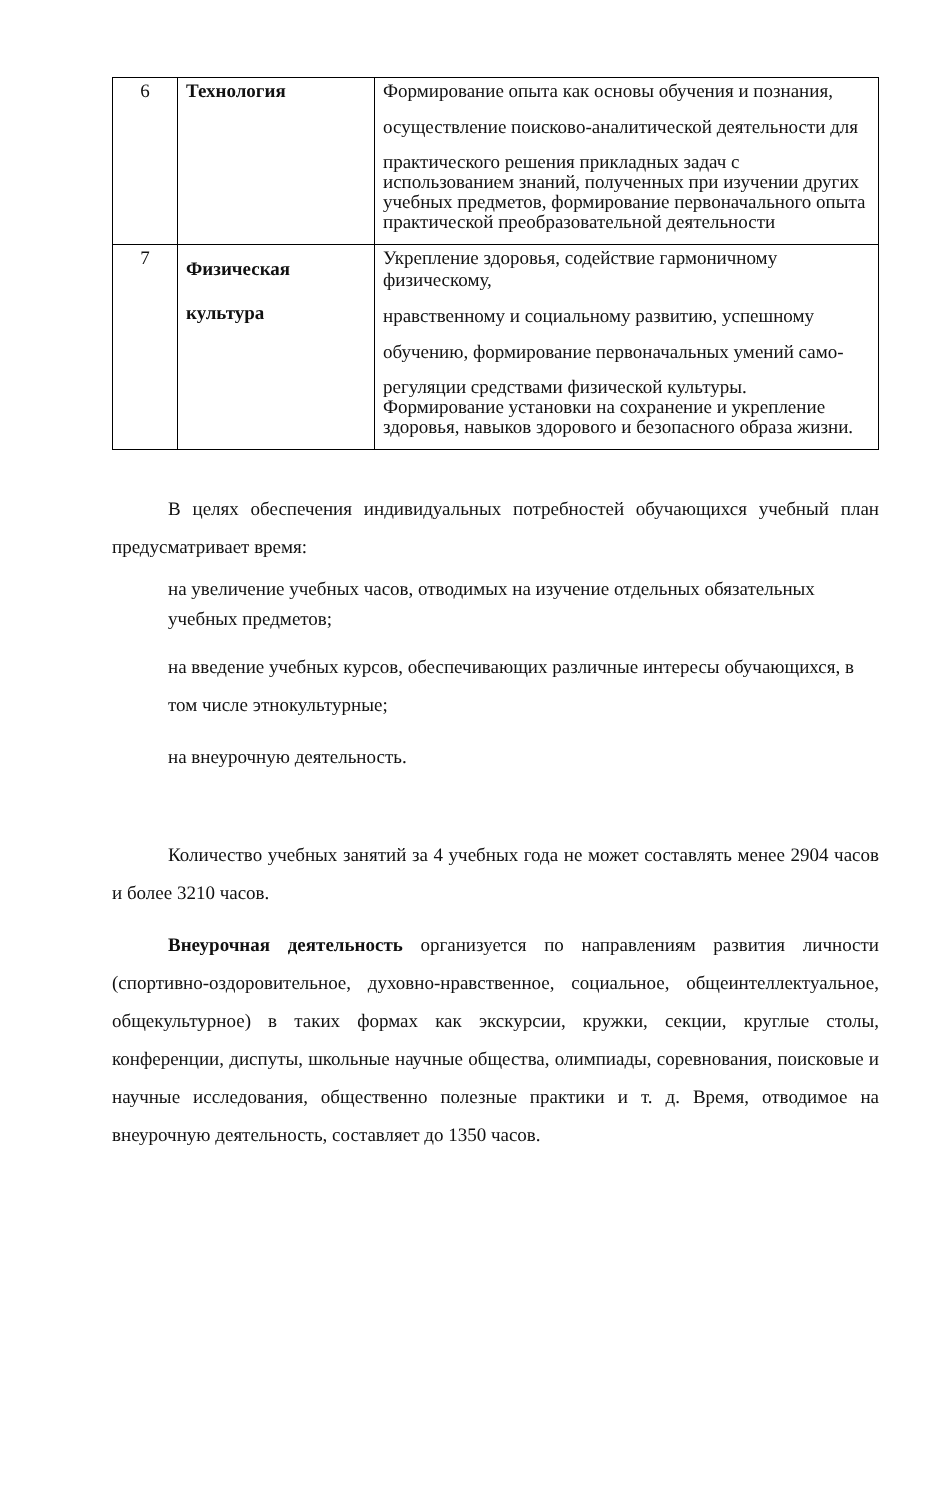| 6 | Технология | Формирование опыта как основы обучения и познания, осуществление поисково-аналитической деятельности для практического решения прикладных задач с использованием знаний, полученных при изучении других учебных предметов, формирование первоначального опыта практической преобразовательной деятельности |
| 7 | Физическая культура | Укрепление здоровья, содействие гармоничному физическому, нравственному и социальному развитию, успешному обучению, формирование первоначальных умений само- регуляции средствами физической культуры. Формирование установки на сохранение и укрепление здоровья, навыков здорового и безопасного образа жизни. |
В целях обеспечения индивидуальных потребностей обучающихся учебный план предусматривает время:
на увеличение учебных часов, отводимых на изучение отдельных обязательных учебных предметов;
на введение учебных курсов, обеспечивающих различные интересы обучающихся, в том числе этнокультурные;
на внеурочную деятельность.
Количество учебных занятий за 4 учебных года не может составлять менее 2904 часов и более 3210 часов.
Внеурочная деятельность организуется по направлениям развития личности (спортивно-оздоровительное, духовно-нравственное, социальное, общеинтеллектуальное, общекультурное) в таких формах как экскурсии, кружки, секции, круглые столы, конференции, диспуты, школьные научные общества, олимпиады, соревнования, поисковые и научные исследования, общественно полезные практики и т. д. Время, отводимое на внеурочную деятельность, составляет до 1350 часов.